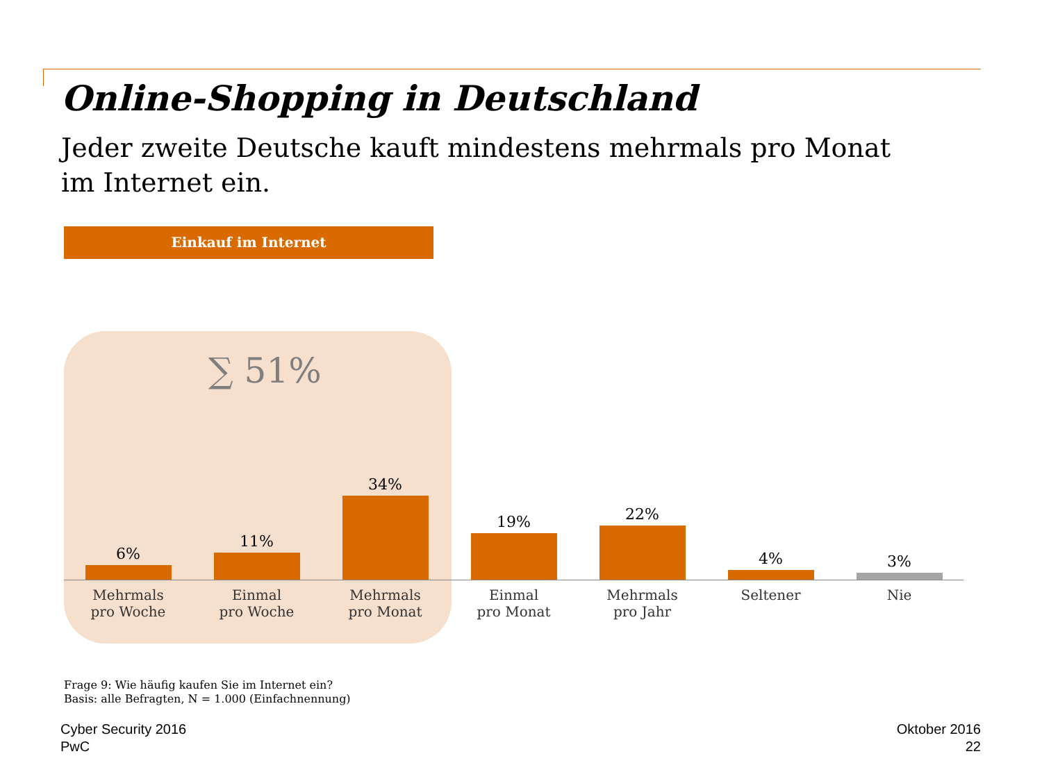Online-Shopping in Deutschland
Jeder zweite Deutsche kauft mindestens mehrmals pro Monat im Internet ein.
Einkauf im Internet
∑ 51%
6%
Mehrmals
pro Woche
11%
Einmal
pro Woche
34%
Mehrmals
pro Monat
19%
Einmal
pro Monat
22%
Mehrmals
pro Jahr
4%
Seltener
3%
Nie
Frage 9: Wie häufig kaufen Sie im Internet ein?
Basis: alle Befragten, N = 1.000 (Einfachnennung)
Cyber Security 2016
PwC
Oktober 2016
22